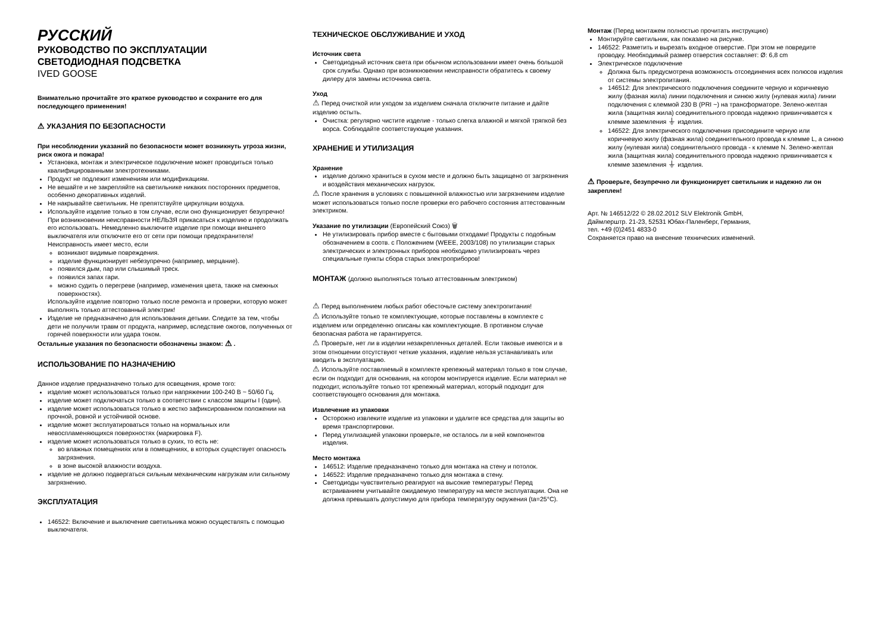РУССКИЙ
РУКОВОДСТВО ПО ЭКСПЛУАТАЦИИ
СВЕТОДИОДНАЯ ПОДСВЕТКА
IVED GOOSE
Внимательно прочитайте это краткое руководство и сохраните его для последующего применения!
⚠ УКАЗАНИЯ ПО БЕЗОПАСНОСТИ
При несоблюдении указаний по безопасности может возникнуть угроза жизни, риск ожога и пожара!
Установка, монтаж и электрическое подключение может проводиться только квалифицированными электротехниками.
Продукт не подлежит изменениям или модификациям.
Не вешайте и не закрепляйте на светильнике никаких посторонних предметов, особенно декоративных изделий.
Не накрывайте светильник. Не препятствуйте циркуляции воздуха.
Используйте изделие только в том случае, если оно функционирует безупречно! При возникновении неисправности НЕЛЬЗЯ прикасаться к изделию и продолжать его использовать. Немедленно выключите изделие при помощи внешнего выключателя или отключите его от сети при помощи предохранителя!
Неисправность имеет место, если
возникают видимые повреждения.
изделие функционирует небезупречно (например, мерцание).
появился дым, пар или слышимый треск.
появился запах гари.
можно судить о перегреве (например, изменения цвета, также на смежных поверхностях).
Используйте изделие повторно только после ремонта и проверки, которую может выполнять только аттестованный электрик!
Изделие не предназначено для использования детьми. Следите за тем, чтобы дети не получили травм от продукта, например, вследствие ожогов, полученных от горячей поверхности или удара током.
Остальные указания по безопасности обозначены знаком: ⚠ .
ИСПОЛЬЗОВАНИЕ ПО НАЗНАЧЕНИЮ
Данное изделие предназначено только для освещения, кроме того:
изделие может использоваться только при напряжении 100-240 В ~ 50/60 Гц.
изделие может подключаться только в соответствии с классом защиты I (один).
изделие может использоваться только в жестко зафиксированном положении на прочной, ровной и устойчивой основе.
изделие может эксплуатироваться только на нормальных или невоспламеняющихся поверхностях (маркировка F).
изделие может использоваться только в сухих, то есть не:
во влажных помещениях или в помещениях, в которых существует опасность загрязнения.
в зоне высокой влажности воздуха.
изделие не должно подвергаться сильным механическим нагрузкам или сильному загрязнению.
ЭКСПЛУАТАЦИЯ
146522: Включение и выключение светильника можно осуществлять с помощью выключателя.
ТЕХНИЧЕСКОЕ ОБСЛУЖИВАНИЕ И УХОД
Источник света
Светодиодный источник света при обычном использовании имеет очень большой срок службы. Однако при возникновении неисправности обратитесь к своему дилеру для замены источника света.
Уход
⚠ Перед очисткой или уходом за изделием сначала отключите питание и дайте изделию остыть.
Очистка: регулярно чистите изделие - только слегка влажной и мягкой тряпкой без ворса. Соблюдайте соответствующие указания.
ХРАНЕНИЕ И УТИЛИЗАЦИЯ
Хранение
изделие должно храниться в сухом месте и должно быть защищено от загрязнения и воздействия механических нагрузок.
⚠ После хранения в условиях с повышенной влажностью или загрязнением изделие может использоваться только после проверки его рабочего состояния аттестованным электриком.
Указание по утилизации (Европейский Союз) 🗑
Не утилизировать прибор вместе с бытовыми отходами! Продукты с подобным обозначением в соотв. с Положением (WEEE, 2003/108) по утилизации старых электрических и электронных приборов необходимо утилизировать через специальные пункты сбора старых электроприборов!
МОНТАЖ (должно выполняться только аттестованным электриком)
⚠ Перед выполнением любых работ обесточьте систему электропитания!
⚠ Используйте только те комплектующие, которые поставлены в комплекте с изделием или определенно описаны как комплектующие. В противном случае безопасная работа не гарантируется.
⚠ Проверьте, нет ли в изделии незакрепленных деталей. Если таковые имеются и в этом отношении отсутствуют четкие указания, изделие нельзя устанавливать или вводить в эксплуатацию.
⚠ Используйте поставляемый в комплекте крепежный материал только в том случае, если он подходит для основания, на котором монтируется изделие. Если материал не подходит, используйте только тот крепежный материал, который подходит для соответствующего основания для монтажа.
Извлечение из упаковки
Осторожно извлеките изделие из упаковки и удалите все средства для защиты во время транспортировки.
Перед утилизацией упаковки проверьте, не осталось ли в ней компонентов изделия.
Место монтажа
146512: Изделие предназначено только для монтажа на стену и потолок.
146522: Изделие предназначено только для монтажа в стену.
Светодиоды чувствительно реагируют на высокие температуры! Перед встраиванием учитывайте ожидаемую температуру на месте эксплуатации. Она не должна превышать допустимую для прибора температуру окружения (ta=25°C).
Монтаж (Перед монтажем полностью прочитать инструкцию)
Монтируйте светильник, как показано на рисунке.
146522: Разметить и вырезать входное отверстие. При этом не повредите проводку. Необходимый размер отверстия составляет: Ø: 6,8 cm
Электрическое подключение
Должна быть предусмотрена возможность отсоединения всех полюсов изделия от системы электропитания.
146512: Для электрического подключения соедините черную и коричневую жилу (фазная жила) линии подключения и синюю жилу (нулевая жила) линии подключения с клеммой 230 В (PRI ~) на трансформаторе. Зелено-желтая жила (защитная жила) соединительного провода надежно привинчивается к клемме заземления ⏚ изделия.
146522: Для электрического подключения присоедините черную или коричневую жилу (фазная жила) соединительного провода к клемме L, а синюю жилу (нулевая жила) соединительного провода - к клемме N. Зелено-желтая жила (защитная жила) соединительного провода надежно привинчивается к клемме заземления ⏚ изделия.
⚠ Проверьте, безупречно ли функционирует светильник и надежно ли он закреплен!
Арт. № 146512/22 © 28.02.2012 SLV Elektronik GmbH,
Даймлерштр. 21-23, 52531 Юбах-Паленберг, Германия,
тел. +49 (0)2451 4833-0
Сохраняется право на внесение технических изменений.